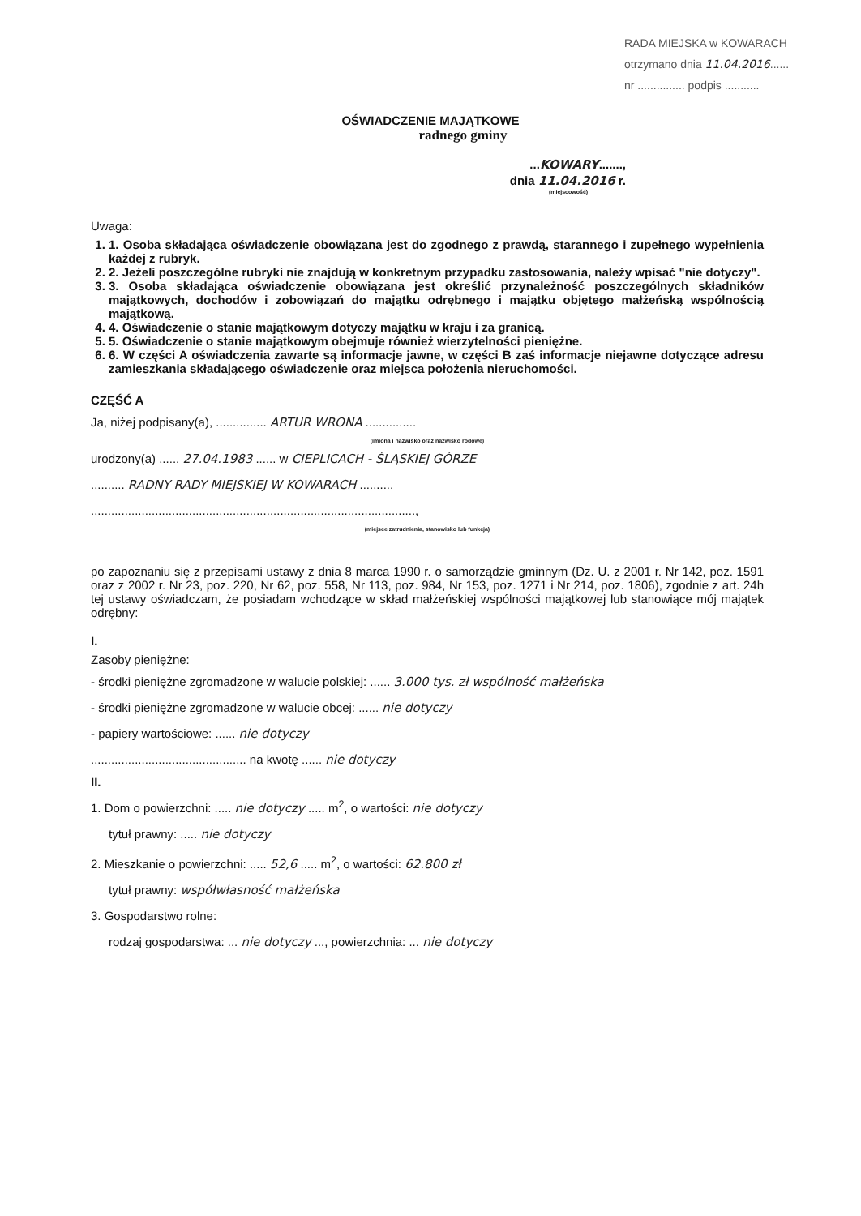RADA MIEJSKA w KOWARACH
otrzymano dnia 11.04.2016......
nr ............... podpis ...........
OŚWIADCZENIE MAJĄTKOWE
radnego gminy
...KOWARY.......,
dnia 11.04.2016 r.
(miejscowość)
Uwaga:
1. 1. Osoba składająca oświadczenie obowiązana jest do zgodnego z prawdą, starannego i zupełnego wypełnienia każdej z rubryk.
2. 2. Jeżeli poszczególne rubryki nie znajdują w konkretnym przypadku zastosowania, należy wpisać "nie dotyczy".
3. 3. Osoba składająca oświadczenie obowiązana jest określić przynależność poszczególnych składników majątkowych, dochodów i zobowiązań do majątku odrębnego i majątku objętego małżeńską wspólnością majątkową.
4. 4. Oświadczenie o stanie majątkowym dotyczy majątku w kraju i za granicą.
5. 5. Oświadczenie o stanie majątkowym obejmuje również wierzytelności pieniężne.
6. 6. W części A oświadczenia zawarte są informacje jawne, w części B zaś informacje niejawne dotyczące adresu zamieszkania składającego oświadczenie oraz miejsca położenia nieruchomości.
CZĘŚĆ A
Ja, niżej podpisany(a), ............... ARTUR WRONA ...............
(imiona i nazwisko oraz nazwisko rodowe)
urodzony(a) ...... 27.04.1983 ...... w CIEPLICACH - ŚLĄSKIEJ GÓRZE
.......... RADNY RADY MIEJSKIEJ W KOWARACH ..........
................................................................................................,
(miejsce zatrudnienia, stanowisko lub funkcja)
po zapoznaniu się z przepisami ustawy z dnia 8 marca 1990 r. o samorządzie gminnym (Dz. U. z 2001 r. Nr 142, poz. 1591 oraz z 2002 r. Nr 23, poz. 220, Nr 62, poz. 558, Nr 113, poz. 984, Nr 153, poz. 1271 i Nr 214, poz. 1806), zgodnie z art. 24h tej ustawy oświadczam, że posiadam wchodzące w skład małżeńskiej wspólności majątkowej lub stanowiące mój majątek odrębny:
I.
Zasoby pieniężne:
- środki pieniężne zgromadzone w walucie polskiej: ...... 3.000 tys. zł wspólność małżeńska
- środki pieniężne zgromadzone w walucie obcej: ...... nie dotyczy
- papiery wartościowe: ...... nie dotyczy
.............................................. na kwotę ...... nie dotyczy
II.
1. Dom o powierzchni: ..... nie dotyczy ..... m<sup>2</sup>, o wartości: nie dotyczy
tytuł prawny: ..... nie dotyczy
2. Mieszkanie o powierzchni: ..... 52,6 ..... m<sup>2</sup>, o wartości: 62.800 zł
tytuł prawny: współwłasność małżeńska
3. Gospodarstwo rolne:
rodzaj gospodarstwa: ... nie dotyczy ..., powierzchnia: ... nie dotyczy